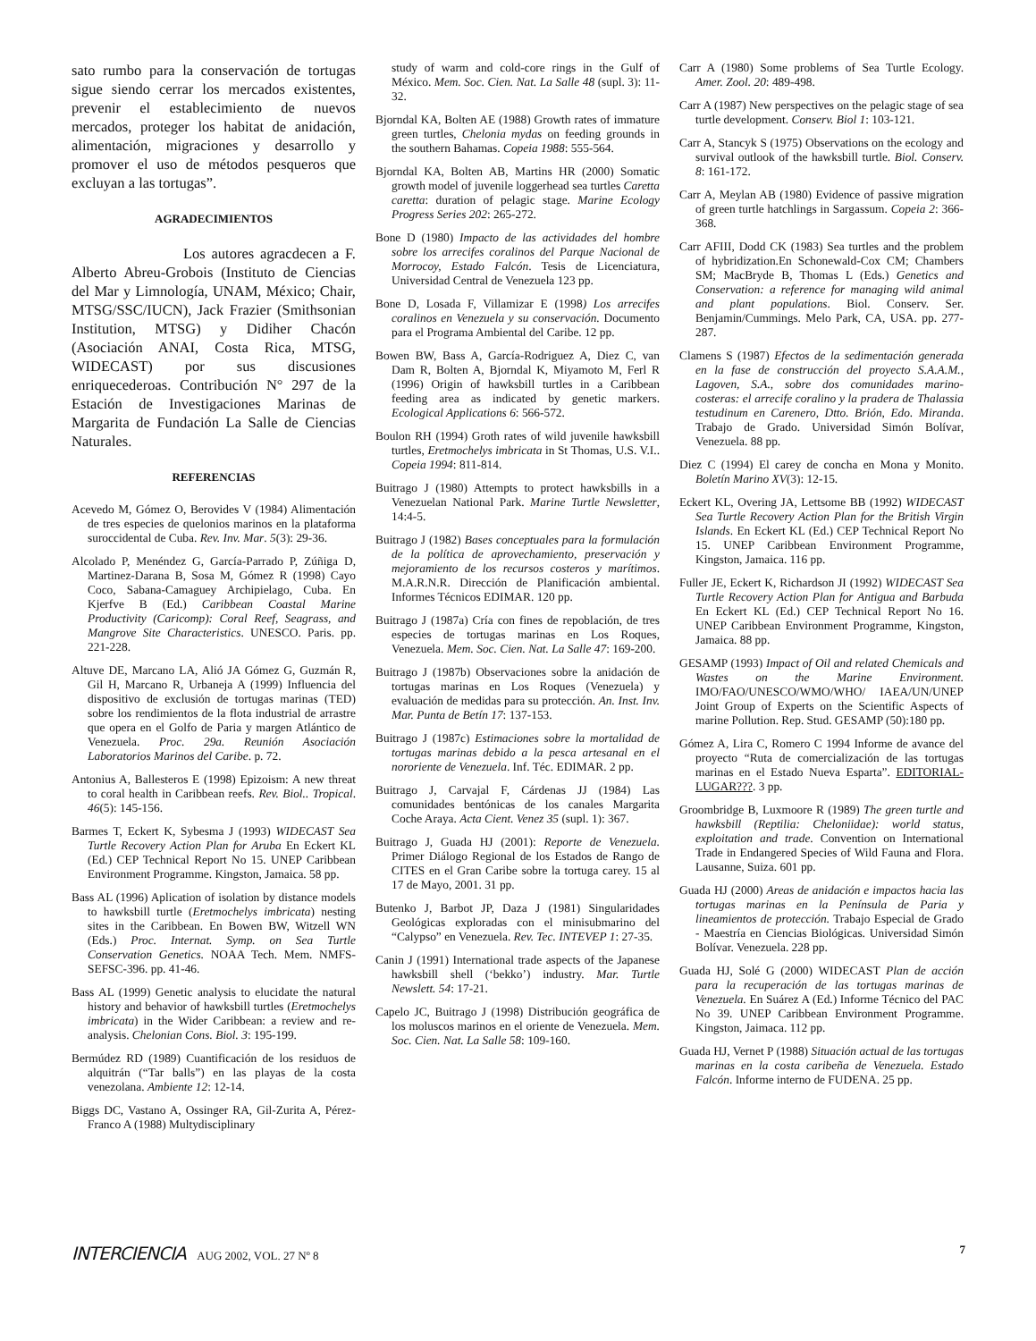sato rumbo para la conservación de tortugas sigue siendo cerrar los mercados existentes, prevenir el establecimiento de nuevos mercados, proteger los habitat de anidación, alimentación, migraciones y desarrollo y promover el uso de métodos pesqueros que excluyan a las tortugas”.
AGRADECIMIENTOS
Los autores agracdecen a F. Alberto Abreu-Grobois (Instituto de Ciencias del Mar y Limnología, UNAM, México; Chair, MTSG/SSC/IUCN), Jack Frazier (Smithsonian Institution, MTSG) y Didiher Chacón (Asociación ANAI, Costa Rica, MTSG, WIDECAST) por sus discusiones enriquecederoas. Contribución N° 297 de la Estación de Investigaciones Marinas de Margarita de Fundación La Salle de Ciencias Naturales.
REFERENCIAS
Acevedo M, Gómez O, Berovides V (1984) Alimentación de tres especies de quelonios marinos en la plataforma suroccidental de Cuba. Rev. Inv. Mar. 5(3): 29-36.
Alcolado P, Menéndez G, García-Parrado P, Zúñiga D, Martinez-Darana B, Sosa M, Gómez R (1998) Cayo Coco, Sabana-Camaguey Archipielago, Cuba. En Kjerfve B (Ed.) Caribbean Coastal Marine Productivity (Caricomp): Coral Reef, Seagrass, and Mangrove Site Characteristics. UNESCO. Paris. pp. 221-228.
Altuve DE, Marcano LA, Alió JA Gómez G, Guzmán R, Gil H, Marcano R, Urbaneja A (1999) Influencia del dispositivo de exclusión de tortugas marinas (TED) sobre los rendimientos de la flota industrial de arrastre que opera en el Golfo de Paria y margen Atlántico de Venezuela. Proc. 29a. Reunión Asociación Laboratorios Marinos del Caribe. p. 72.
Antonius A, Ballesteros E (1998) Epizoism: A new threat to coral health in Caribbean reefs. Rev. Biol.. Tropical. 46(5): 145-156.
Barmes T, Eckert K, Sybesma J (1993) WIDECAST Sea Turtle Recovery Action Plan for Aruba En Eckert KL (Ed.) CEP Technical Report No 15. UNEP Caribbean Environment Programme. Kingston, Jamaica. 58 pp.
Bass AL (1996) Aplication of isolation by distance models to hawksbill turtle (Eretmochelys imbricata) nesting sites in the Caribbean. En Bowen BW, Witzell WN (Eds.) Proc. Internat. Symp. on Sea Turtle Conservation Genetics. NOAA Tech. Mem. NMFS-SEFSC-396. pp. 41-46.
Bass AL (1999) Genetic analysis to elucidate the natural history and behavior of hawksbill turtles (Eretmochelys imbricata) in the Wider Caribbean: a review and re-analysis. Chelonian Cons. Biol. 3: 195-199.
Bermúdez RD (1989) Cuantificación de los residuos de alquitrán (“Tar balls”) en las playas de la costa venezolana. Ambiente 12: 12-14.
Biggs DC, Vastano A, Ossinger RA, Gil-Zurita A, Pérez-Franco A (1988) Multydisciplinary
study of warm and cold-core rings in the Gulf of México. Mem. Soc. Cien. Nat. La Salle 48 (supl. 3): 11-32.
Bjorndal KA, Bolten AE (1988) Growth rates of immature green turtles, Chelonia mydas on feeding grounds in the southern Bahamas. Copeia 1988: 555-564.
Bjorndal KA, Bolten AB, Martins HR (2000) Somatic growth model of juvenile loggerhead sea turtles Caretta caretta: duration of pelagic stage. Marine Ecology Progress Series 202: 265-272.
Bone D (1980) Impacto de las actividades del hombre sobre los arrecifes coralinos del Parque Nacional de Morrocoy, Estado Falcón. Tesis de Licenciatura, Universidad Central de Venezuela 123 pp.
Bone D, Losada F, Villamizar E (1998) Los arrecifes coralinos en Venezuela y su conservación. Documento para el Programa Ambiental del Caribe. 12 pp.
Bowen BW, Bass A, García-Rodriguez A, Diez C, van Dam R, Bolten A, Bjorndal K, Miyamoto M, Ferl R (1996) Origin of hawksbill turtles in a Caribbean feeding area as indicated by genetic markers. Ecological Applications 6: 566-572.
Boulon RH (1994) Groth rates of wild juvenile hawksbill turtles, Eretmochelys imbricata in St Thomas, U.S. V.I.. Copeia 1994: 811-814.
Buitrago J (1980) Attempts to protect hawksbills in a Venezuelan National Park. Marine Turtle Newsletter, 14:4-5.
Buitrago J (1982) Bases conceptuales para la formulación de la política de aprovechamiento, preservación y mejoramiento de los recursos costeros y marítimos. M.A.R.N.R. Dirección de Planificación ambiental. Informes Técnicos EDIMAR. 120 pp.
Buitrago J (1987a) Cría con fines de repoblación, de tres especies de tortugas marinas en Los Roques, Venezuela. Mem. Soc. Cien. Nat. La Salle 47: 169-200.
Buitrago J (1987b) Observaciones sobre la anidación de tortugas marinas en Los Roques (Venezuela) y evaluación de medidas para su protección. An. Inst. Inv. Mar. Punta de Betín 17: 137-153.
Buitrago J (1987c) Estimaciones sobre la mortalidad de tortugas marinas debido a la pesca artesanal en el nororiente de Venezuela. Inf. Téc. EDIMAR. 2 pp.
Buitrago J, Carvajal F, Cárdenas JJ (1984) Las comunidades bentónicas de los canales Margarita Coche Araya. Acta Cient. Venez 35 (supl. 1): 367.
Buitrago J, Guada HJ (2001): Reporte de Venezuela. Primer Diálogo Regional de los Estados de Rango de CITES en el Gran Caribe sobre la tortuga carey. 15 al 17 de Mayo, 2001. 31 pp.
Butenko J, Barbot JP, Daza J (1981) Singularidades Geológicas exploradas con el minisubmarino del “Calypso” en Venezuela. Rev. Tec. INTEVEP 1: 27-35.
Canin J (1991) International trade aspects of the Japanese hawksbill shell (‘bekko’) industry. Mar. Turtle Newslett. 54: 17-21.
Capelo JC, Buitrago J (1998) Distribución geográfica de los moluscos marinos en el oriente de Venezuela. Mem. Soc. Cien. Nat. La Salle 58: 109-160.
Carr A (1980) Some problems of Sea Turtle Ecology. Amer. Zool. 20: 489-498.
Carr A (1987) New perspectives on the pelagic stage of sea turtle development. Conserv. Biol 1: 103-121.
Carr A, Stancyk S (1975) Observations on the ecology and survival outlook of the hawksbill turtle. Biol. Conserv. 8: 161-172.
Carr A, Meylan AB (1980) Evidence of passive migration of green turtle hatchlings in Sargassum. Copeia 2: 366-368.
Carr AFIII, Dodd CK (1983) Sea turtles and the problem of hybridization.En Schonewald-Cox CM; Chambers SM; MacBryde B, Thomas L (Eds.) Genetics and Conservation: a reference for managing wild animal and plant populations. Biol. Conserv. Ser. Benjamin/Cummings. Melo Park, CA, USA. pp. 277-287.
Clamens S (1987) Efectos de la sedimentación generada en la fase de construcción del proyecto S.A.A.M., Lagoven, S.A., sobre dos comunidades marino-costeras: el arrecife coralino y la pradera de Thalassia testudinum en Carenero, Dtto. Brión, Edo. Miranda. Trabajo de Grado. Universidad Simón Bolívar, Venezuela. 88 pp.
Diez C (1994) El carey de concha en Mona y Monito. Boletín Marino XV(3): 12-15.
Eckert KL, Overing JA, Lettsome BB (1992) WIDECAST Sea Turtle Recovery Action Plan for the British Virgin Islands. En Eckert KL (Ed.) CEP Technical Report No 15. UNEP Caribbean Environment Programme, Kingston, Jamaica. 116 pp.
Fuller JE, Eckert K, Richardson JI (1992) WIDECAST Sea Turtle Recovery Action Plan for Antigua and Barbuda En Eckert KL (Ed.) CEP Technical Report No 16. UNEP Caribbean Environment Programme, Kingston, Jamaica. 88 pp.
GESAMP (1993) Impact of Oil and related Chemicals and Wastes on the Marine Environment. IMO/FAO/UNESCO/WMO/WHO/ IAEA/UN/UNEP Joint Group of Experts on the Scientific Aspects of marine Pollution. Rep. Stud. GESAMP (50):180 pp.
Gómez A, Lira C, Romero C 1994 Informe de avance del proyecto “Ruta de comercialización de las tortugas marinas en el Estado Nueva Esparta”. EDITORIAL-LUGAR???. 3 pp.
Groombridge B, Luxmoore R (1989) The green turtle and hawksbill (Reptilia: Cheloniidae): world status, exploitation and trade. Convention on International Trade in Endangered Species of Wild Fauna and Flora. Lausanne, Suiza. 601 pp.
Guada HJ (2000) Areas de anidación e impactos hacia las tortugas marinas en la Península de Paria y lineamientos de protección. Trabajo Especial de Grado - Maestría en Ciencias Biológicas. Universidad Simón Bolívar. Venezuela. 228 pp.
Guada HJ, Solé G (2000) WIDECAST Plan de acción para la recuperación de las tortugas marinas de Venezuela. En Suárez A (Ed.) Informe Técnico del PAC No 39. UNEP Caribbean Environment Programme. Kingston, Jaimaca. 112 pp.
Guada HJ, Vernet P (1988) Situación actual de las tortugas marinas en la costa caribeña de Venezuela. Estado Falcón. Informe interno de FUDENA. 25 pp.
INTERCIENCIA AUG 2002, VOL. 27 Nº 8
7